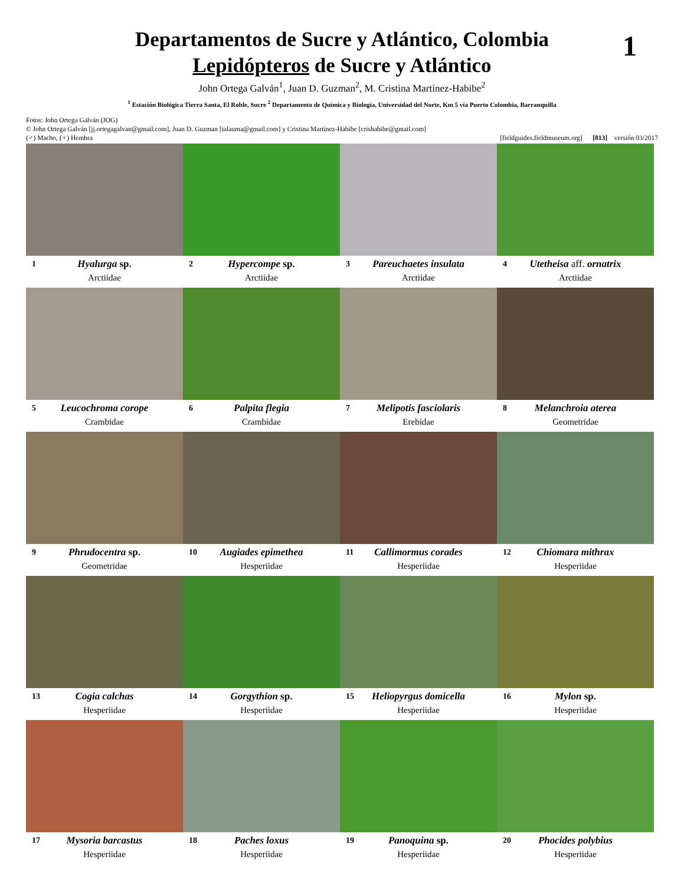1
Departamentos de Sucre y Atlántico, Colombia
Lepidópteros de Sucre y Atlántico
John Ortega Galván<sup>1</sup>, Juan D. Guzman<sup>2</sup>, M. Cristina Martínez-Habibe<sup>2</sup>
<sup>1</sup> Estación Biológica Tierra Santa, El Roble, Sucre <sup>2</sup> Departamento de Química y Biología, Universidad del Norte, Km 5 vía Puerto Colombia, Barranquilla
Fotos: John Ortega Galván (JOG)
© John Ortega Galván [jj.ortegagalvan@gmail.com], Juan D. Guzman [talauma@gmail.com] y Cristina Martínez-Habibe [crishabibe@gmail.com]
(♂) Macho, (♀) Hembra [fieldguides.fieldmuseum.org] [813] versión 03/2017
1 Hyalurga sp.
Arctiidae
2 Hypercompe sp.
Arctiidae
3 Pareuchaetes insulata
Arctiidae
4 Utetheisa aff. ornatrix
Arctiidae
5 Leucochroma corope
Crambidae
6 Palpita flegia
Crambidae
7 Melipotis fasciolaris
Erebidae
8 Melanchroia aterea
Geometridae
9 Phrudocentra sp.
Geometridae
10 Augiades epimethea
Hesperiidae
11 Callimormus corades
Hesperiidae
12 Chiomara mithrax
Hesperiidae
13 Cogia calchas
Hesperiidae
14 Gorgythion sp.
Hesperiidae
15 Heliopyrgus domicella
Hesperiidae
16 Mylon sp.
Hesperiidae
17 Mysoria barcastus
Hesperiidae
18 Paches loxus
Hesperiidae
19 Panoquina sp.
Hesperiidae
20 Phocides polybius
Hesperiidae